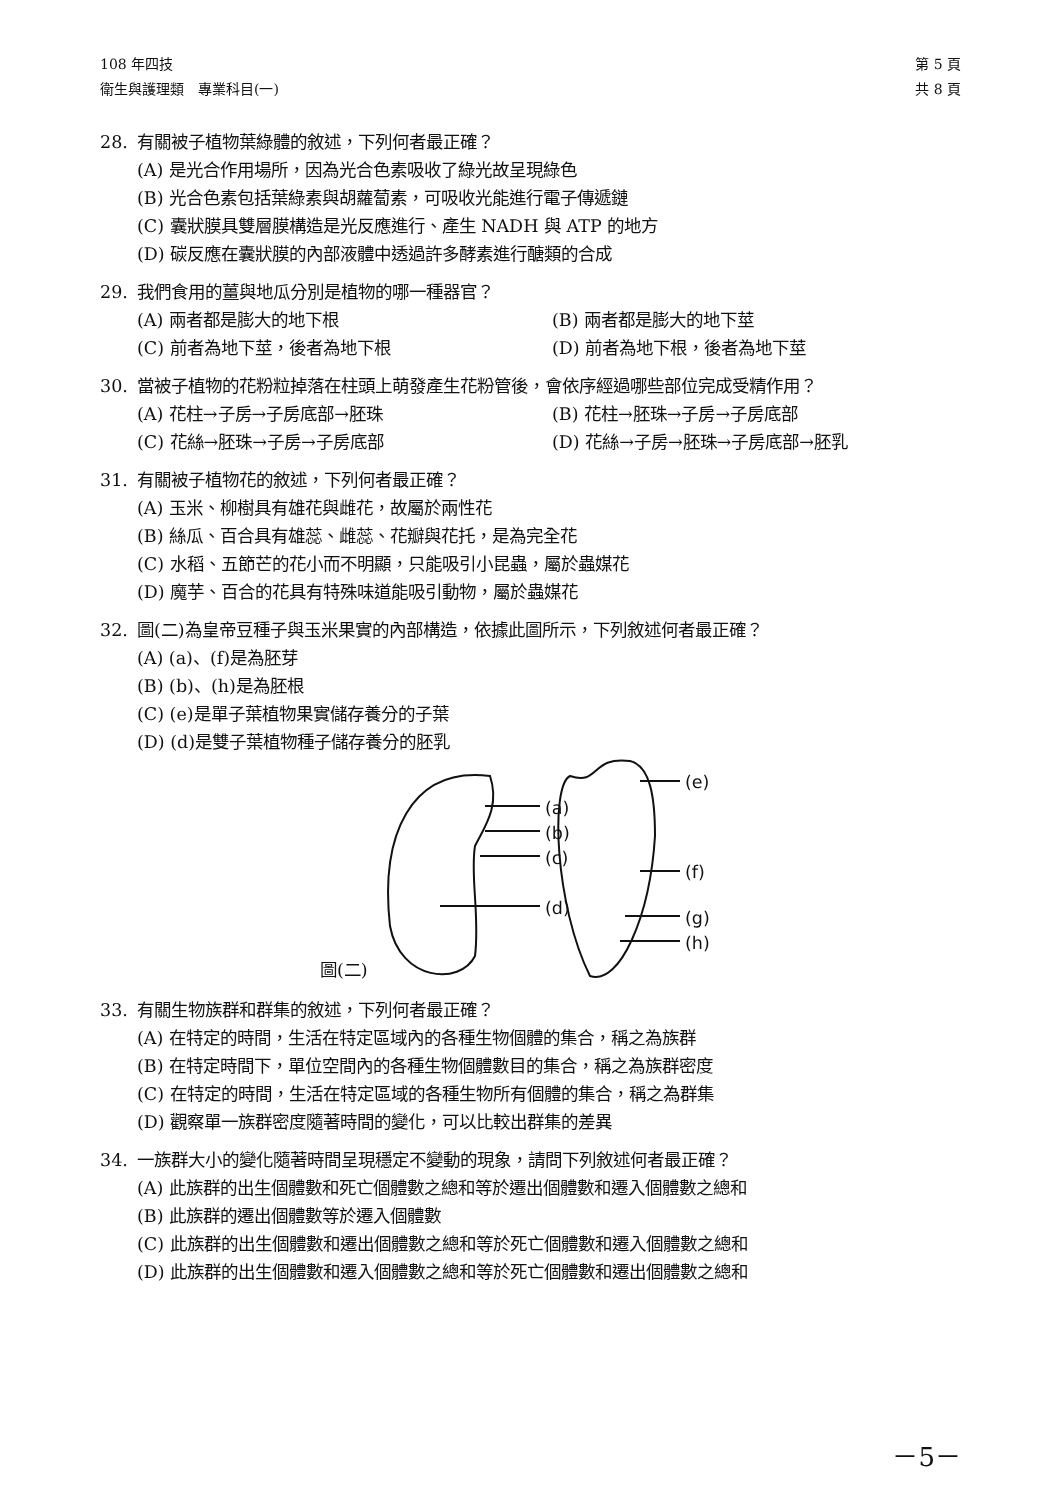108 年四技
衛生與護理類　專業科目(一)
第 5 頁
共 8 頁
28. 有關被子植物葉綠體的敘述，下列何者最正確？
(A) 是光合作用場所，因為光合色素吸收了綠光故呈現綠色
(B) 光合色素包括葉綠素與胡蘿蔔素，可吸收光能進行電子傳遞鏈
(C) 囊狀膜具雙層膜構造是光反應進行、產生 NADH 與 ATP 的地方
(D) 碳反應在囊狀膜的內部液體中透過許多酵素進行醣類的合成
29. 我們食用的薑與地瓜分別是植物的哪一種器官？
(A) 兩者都是膨大的地下根 (B) 兩者都是膨大的地下莖
(C) 前者為地下莖，後者為地下根 (D) 前者為地下根，後者為地下莖
30. 當被子植物的花粉粒掉落在柱頭上萌發產生花粉管後，會依序經過哪些部位完成受精作用？
(A) 花柱→子房→子房底部→胚珠 (B) 花柱→胚珠→子房→子房底部
(C) 花絲→胚珠→子房→子房底部 (D) 花絲→子房→胚珠→子房底部→胚乳
31. 有關被子植物花的敘述，下列何者最正確？
(A) 玉米、柳樹具有雄花與雌花，故屬於兩性花
(B) 絲瓜、百合具有雄蕊、雌蕊、花瓣與花托，是為完全花
(C) 水稻、五節芒的花小而不明顯，只能吸引小昆蟲，屬於蟲媒花
(D) 魔芋、百合的花具有特殊味道能吸引動物，屬於蟲媒花
32. 圖(二)為皇帝豆種子與玉米果實的內部構造，依據此圖所示，下列敘述何者最正確？
(A) (a)、(f)是為胚芽
(B) (b)、(h)是為胚根
(C) (e)是單子葉植物果實儲存養分的子葉
(D) (d)是雙子葉植物種子儲存養分的胚乳
(a)
(b)
(c)
(d)
(e)
(f)
(g)
(h)
圖(二)
33. 有關生物族群和群集的敘述，下列何者最正確？
(A) 在特定的時間，生活在特定區域內的各種生物個體的集合，稱之為族群
(B) 在特定時間下，單位空間內的各種生物個體數目的集合，稱之為族群密度
(C) 在特定的時間，生活在特定區域的各種生物所有個體的集合，稱之為群集
(D) 觀察單一族群密度隨著時間的變化，可以比較出群集的差異
34. 一族群大小的變化隨著時間呈現穩定不變動的現象，請問下列敘述何者最正確？
(A) 此族群的出生個體數和死亡個體數之總和等於遷出個體數和遷入個體數之總和
(B) 此族群的遷出個體數等於遷入個體數
(C) 此族群的出生個體數和遷出個體數之總和等於死亡個體數和遷入個體數之總和
(D) 此族群的出生個體數和遷入個體數之總和等於死亡個體數和遷出個體數之總和
－5－